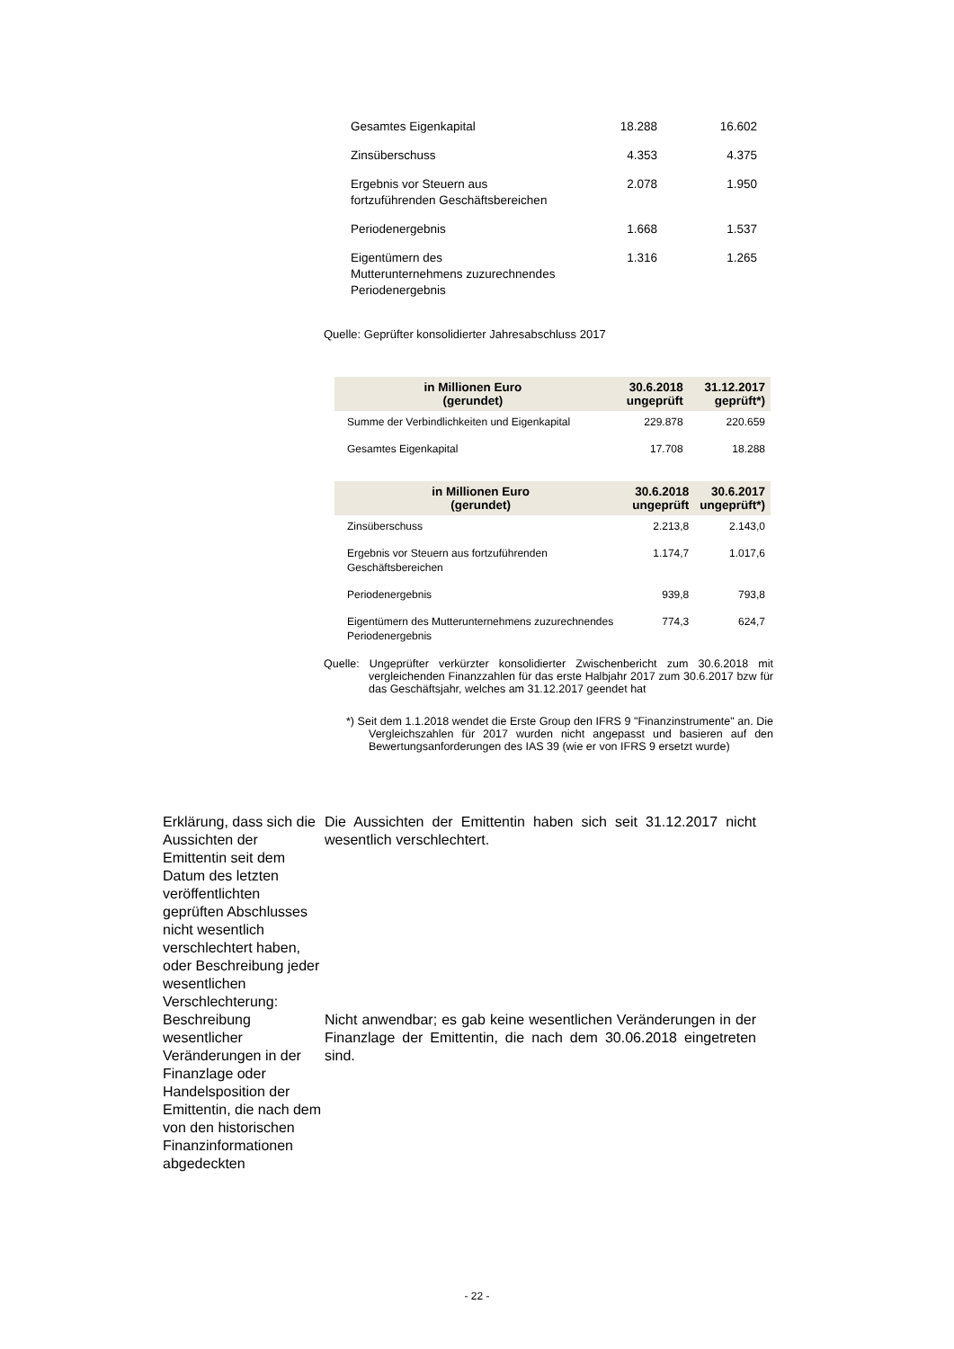| Gesamtes Eigenkapital | 18.288 | 16.602 |
| Zinsüberschuss | 4.353 | 4.375 |
| Ergebnis vor Steuern aus fortzuführenden Geschäftsbereichen | 2.078 | 1.950 |
| Periodenergebnis | 1.668 | 1.537 |
| Eigentümern des Mutterunternehmens zuzurechnendes Periodenergebnis | 1.316 | 1.265 |
Quelle: Geprüfter konsolidierter Jahresabschluss 2017
| in Millionen Euro (gerundet) | 30.6.2018 ungeprüft | 31.12.2017 geprüft*) |
| --- | --- | --- |
| Summe der Verbindlichkeiten und Eigenkapital | 229.878 | 220.659 |
| Gesamtes Eigenkapital | 17.708 | 18.288 |
| in Millionen Euro (gerundet) | 30.6.2018 ungeprüft | 30.6.2017 ungeprüft*) |
| --- | --- | --- |
| Zinsüberschuss | 2.213,8 | 2.143,0 |
| Ergebnis vor Steuern aus fortzuführenden Geschäftsbereichen | 1.174,7 | 1.017,6 |
| Periodenergebnis | 939,8 | 793,8 |
| Eigentümern des Mutterunternehmens zuzurechnendes Periodenergebnis | 774,3 | 624,7 |
Quelle: Ungeprüfter verkürzter konsolidierter Zwischenbericht zum 30.6.2018 mit vergleichenden Finanzzahlen für das erste Halbjahr 2017 zum 30.6.2017 bzw für das Geschäftsjahr, welches am 31.12.2017 geendet hat
*) Seit dem 1.1.2018 wendet die Erste Group den IFRS 9 "Finanzinstrumente" an. Die Vergleichszahlen für 2017 wurden nicht angepasst und basieren auf den Bewertungsanforderungen des IAS 39 (wie er von IFRS 9 ersetzt wurde)
Erklärung, dass sich die Aussichten der Emittentin seit dem Datum des letzten veröffentlichten geprüften Abschlusses nicht wesentlich verschlechtert haben, oder Beschreibung jeder wesentlichen Verschlechterung:
Die Aussichten der Emittentin haben sich seit 31.12.2017 nicht wesentlich verschlechtert.
Beschreibung wesentlicher Veränderungen in der Finanzlage oder Handelsposition der Emittentin, die nach dem von den historischen Finanzinformationen abgedeckten
Nicht anwendbar; es gab keine wesentlichen Veränderungen in der Finanzlage der Emittentin, die nach dem 30.06.2018 eingetreten sind.
- 22 -